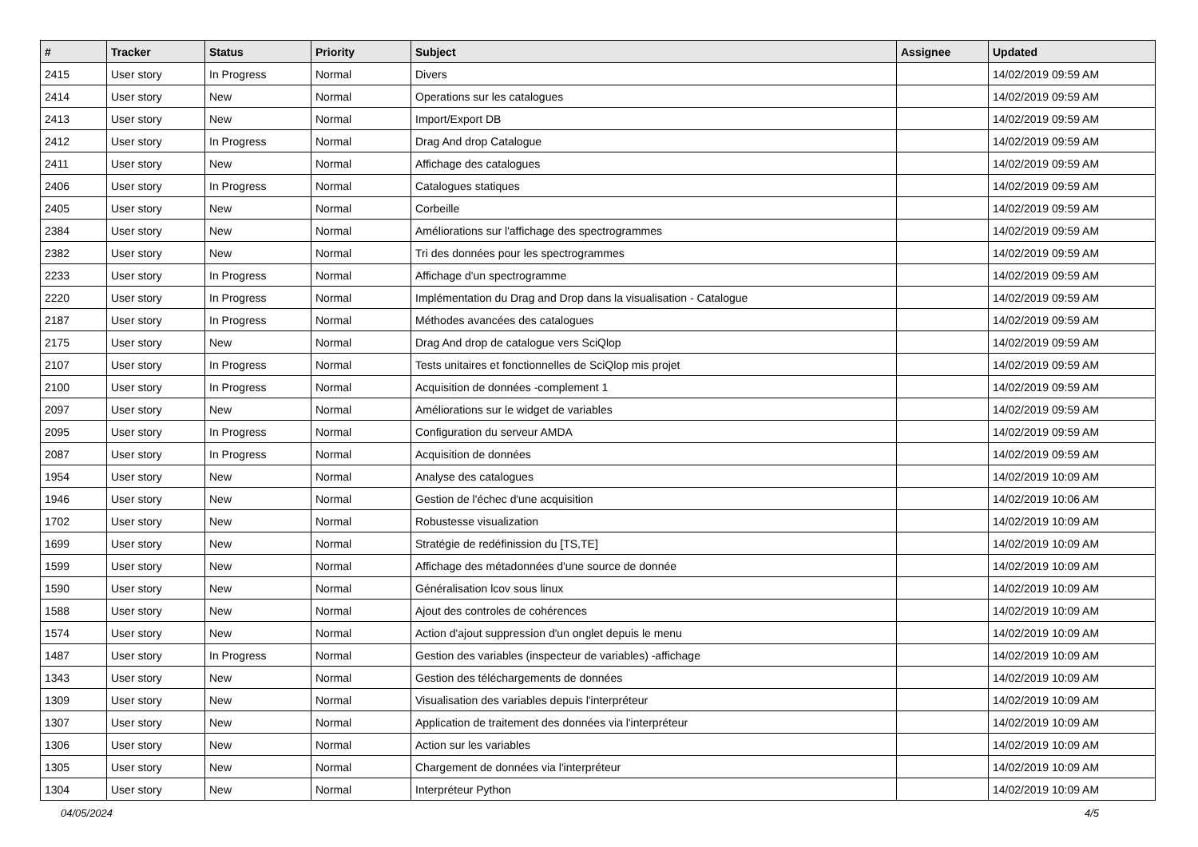| # | Tracker | Status | Priority | Subject | Assignee | Updated |
| --- | --- | --- | --- | --- | --- | --- |
| 2415 | User story | In Progress | Normal | Divers | | 14/02/2019 09:59 AM |
| 2414 | User story | New | Normal | Operations sur les catalogues | | 14/02/2019 09:59 AM |
| 2413 | User story | New | Normal | Import/Export DB | | 14/02/2019 09:59 AM |
| 2412 | User story | In Progress | Normal | Drag And drop Catalogue | | 14/02/2019 09:59 AM |
| 2411 | User story | New | Normal | Affichage des catalogues | | 14/02/2019 09:59 AM |
| 2406 | User story | In Progress | Normal | Catalogues statiques | | 14/02/2019 09:59 AM |
| 2405 | User story | New | Normal | Corbeille | | 14/02/2019 09:59 AM |
| 2384 | User story | New | Normal | Améliorations sur l'affichage des spectrogrammes | | 14/02/2019 09:59 AM |
| 2382 | User story | New | Normal | Tri des données pour les spectrogrammes | | 14/02/2019 09:59 AM |
| 2233 | User story | In Progress | Normal | Affichage d'un spectrogramme | | 14/02/2019 09:59 AM |
| 2220 | User story | In Progress | Normal | Implémentation du Drag and Drop dans la visualisation - Catalogue | | 14/02/2019 09:59 AM |
| 2187 | User story | In Progress | Normal | Méthodes avancées des catalogues | | 14/02/2019 09:59 AM |
| 2175 | User story | New | Normal | Drag And drop de catalogue vers SciQlop | | 14/02/2019 09:59 AM |
| 2107 | User story | In Progress | Normal | Tests unitaires et fonctionnelles de SciQlop mis projet | | 14/02/2019 09:59 AM |
| 2100 | User story | In Progress | Normal | Acquisition de données -complement 1 | | 14/02/2019 09:59 AM |
| 2097 | User story | New | Normal | Améliorations sur le widget de variables | | 14/02/2019 09:59 AM |
| 2095 | User story | In Progress | Normal | Configuration du serveur AMDA | | 14/02/2019 09:59 AM |
| 2087 | User story | In Progress | Normal | Acquisition de données | | 14/02/2019 09:59 AM |
| 1954 | User story | New | Normal | Analyse des catalogues | | 14/02/2019 10:09 AM |
| 1946 | User story | New | Normal | Gestion de l'échec d'une acquisition | | 14/02/2019 10:06 AM |
| 1702 | User story | New | Normal | Robustesse visualization | | 14/02/2019 10:09 AM |
| 1699 | User story | New | Normal | Stratégie de redéfinission du [TS,TE] | | 14/02/2019 10:09 AM |
| 1599 | User story | New | Normal | Affichage des métadonnées d'une source de donnée | | 14/02/2019 10:09 AM |
| 1590 | User story | New | Normal | Généralisation lcov sous linux | | 14/02/2019 10:09 AM |
| 1588 | User story | New | Normal | Ajout des controles de cohérences | | 14/02/2019 10:09 AM |
| 1574 | User story | New | Normal | Action d'ajout suppression d'un onglet depuis le menu | | 14/02/2019 10:09 AM |
| 1487 | User story | In Progress | Normal | Gestion des variables (inspecteur de variables) -affichage | | 14/02/2019 10:09 AM |
| 1343 | User story | New | Normal | Gestion des téléchargements de données | | 14/02/2019 10:09 AM |
| 1309 | User story | New | Normal | Visualisation des variables depuis l'interpréteur | | 14/02/2019 10:09 AM |
| 1307 | User story | New | Normal | Application de traitement des données via l'interpréteur | | 14/02/2019 10:09 AM |
| 1306 | User story | New | Normal | Action sur les variables | | 14/02/2019 10:09 AM |
| 1305 | User story | New | Normal | Chargement de données via l'interpréteur | | 14/02/2019 10:09 AM |
| 1304 | User story | New | Normal | Interpréteur Python | | 14/02/2019 10:09 AM |
04/05/2024 4/5